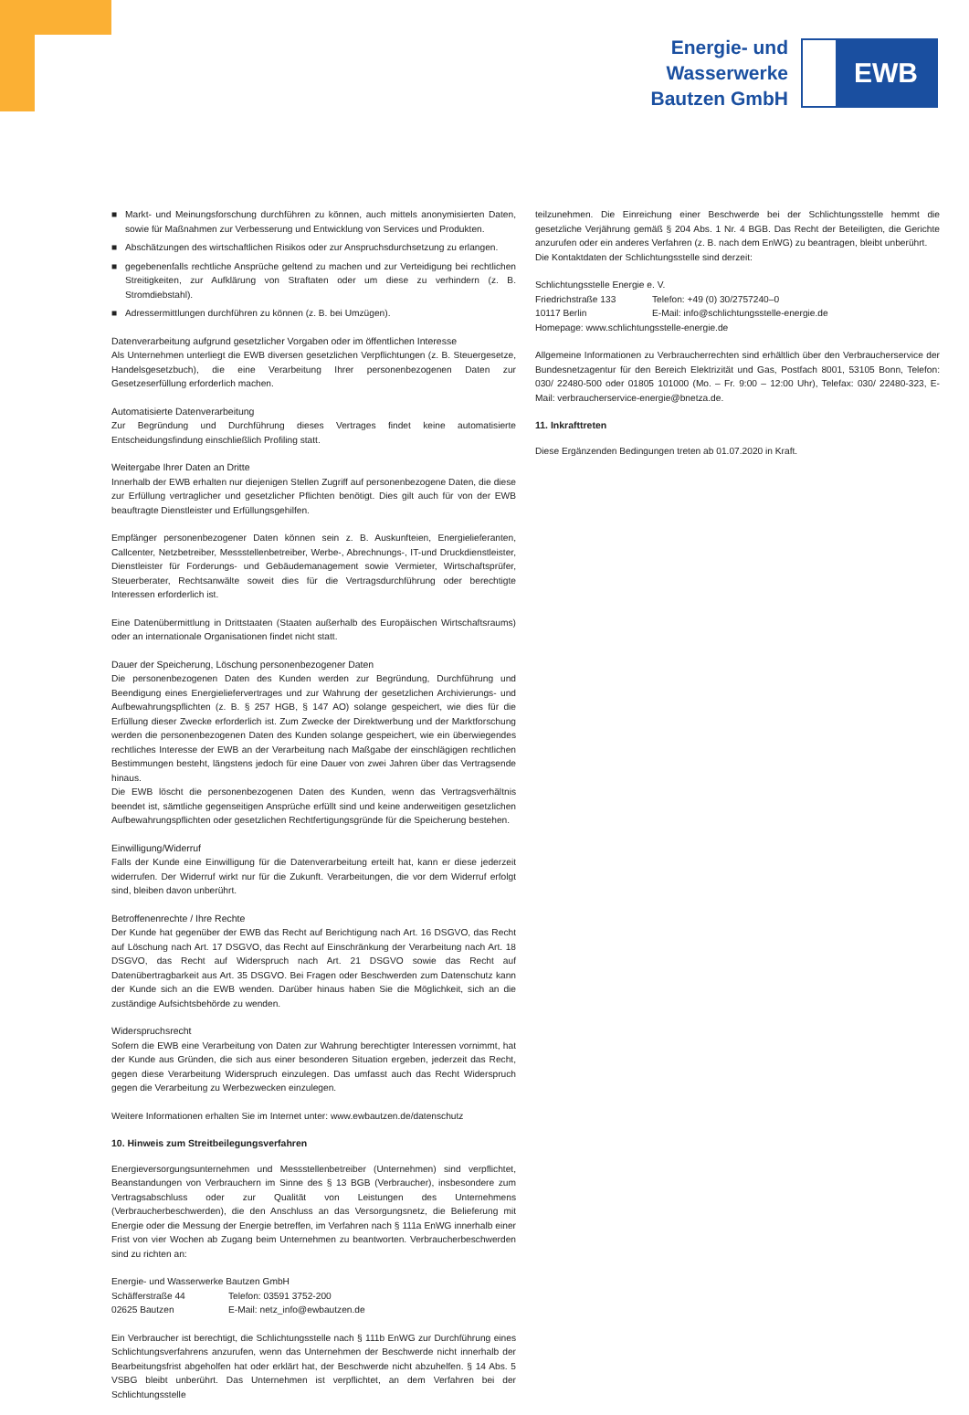Energie- und
Wasserwerke
Bautzen GmbH
EWB
■ Markt- und Meinungsforschung durchführen zu können, auch mittels anonymisierten Daten, sowie für Maßnahmen zur Verbesserung und Entwicklung von Services und Produkten.
■ Abschätzungen des wirtschaftlichen Risikos oder zur Anspruchsdurchsetzung zu erlangen.
■ gegebenenfalls rechtliche Ansprüche geltend zu machen und zur Verteidigung bei rechtlichen Streitigkeiten, zur Aufklärung von Straftaten oder um diese zu verhindern (z. B. Stromdiebstahl).
■ Adressermittlungen durchführen zu können (z. B. bei Umzügen).
Datenverarbeitung aufgrund gesetzlicher Vorgaben oder im öffentlichen Interesse
Als Unternehmen unterliegt die EWB diversen gesetzlichen Verpflichtungen (z. B. Steuergesetze, Handelsgesetzbuch), die eine Verarbeitung Ihrer personenbezogenen Daten zur Gesetzeserfüllung erforderlich machen.
Automatisierte Datenverarbeitung
Zur Begründung und Durchführung dieses Vertrages findet keine automatisierte Entscheidungsfindung einschließlich Profiling statt.
Weitergabe Ihrer Daten an Dritte
Innerhalb der EWB erhalten nur diejenigen Stellen Zugriff auf personenbezogene Daten, die diese zur Erfüllung vertraglicher und gesetzlicher Pflichten benötigt. Dies gilt auch für von der EWB beauftragte Dienstleister und Erfüllungsgehilfen.
Empfänger personenbezogener Daten können sein z. B. Auskunfteien, Energielieferanten, Callcenter, Netzbetreiber, Messstellenbetreiber, Werbe-, Abrechnungs-, IT-und Druckdienstleister, Dienstleister für Forderungs- und Gebäudemanagement sowie Vermieter, Wirtschaftsprüfer, Steuerberater, Rechtsanwälte soweit dies für die Vertragsdurchführung oder berechtigte Interessen erforderlich ist.
Eine Datenübermittlung in Drittstaaten (Staaten außerhalb des Europäischen Wirtschaftsraums) oder an internationale Organisationen findet nicht statt.
Dauer der Speicherung, Löschung personenbezogener Daten
Die personenbezogenen Daten des Kunden werden zur Begründung, Durchführung und Beendigung eines Energieliefervertrages und zur Wahrung der gesetzlichen Archivierungs- und Aufbewahrungspflichten (z. B. § 257 HGB, § 147 AO) solange gespeichert, wie dies für die Erfüllung dieser Zwecke erforderlich ist. Zum Zwecke der Direktwerbung und der Marktforschung werden die personenbezogenen Daten des Kunden solange gespeichert, wie ein überwiegendes rechtliches Interesse der EWB an der Verarbeitung nach Maßgabe der einschlägigen rechtlichen Bestimmungen besteht, längstens jedoch für eine Dauer von zwei Jahren über das Vertragsende hinaus.
Die EWB löscht die personenbezogenen Daten des Kunden, wenn das Vertragsverhältnis beendet ist, sämtliche gegenseitigen Ansprüche erfüllt sind und keine anderweitigen gesetzlichen Aufbewahrungspflichten oder gesetzlichen Rechtfertigungsgründe für die Speicherung bestehen.
Einwilligung/Widerruf
Falls der Kunde eine Einwilligung für die Datenverarbeitung erteilt hat, kann er diese jederzeit widerrufen. Der Widerruf wirkt nur für die Zukunft. Verarbeitungen, die vor dem Widerruf erfolgt sind, bleiben davon unberührt.
Betroffenenrechte / Ihre Rechte
Der Kunde hat gegenüber der EWB das Recht auf Berichtigung nach Art. 16 DSGVO, das Recht auf Löschung nach Art. 17 DSGVO, das Recht auf Einschränkung der Verarbeitung nach Art. 18 DSGVO, das Recht auf Widerspruch nach Art. 21 DSGVO sowie das Recht auf Datenübertragbarkeit aus Art. 35 DSGVO. Bei Fragen oder Beschwerden zum Datenschutz kann der Kunde sich an die EWB wenden. Darüber hinaus haben Sie die Möglichkeit, sich an die zuständige Aufsichtsbehörde zu wenden.
Widerspruchsrecht
Sofern die EWB eine Verarbeitung von Daten zur Wahrung berechtigter Interessen vornimmt, hat der Kunde aus Gründen, die sich aus einer besonderen Situation ergeben, jederzeit das Recht, gegen diese Verarbeitung Widerspruch einzulegen. Das umfasst auch das Recht Widerspruch gegen die Verarbeitung zu Werbezwecken einzulegen.
Weitere Informationen erhalten Sie im Internet unter: www.ewbautzen.de/datenschutz
10. Hinweis zum Streitbeilegungsverfahren
Energieversorgungsunternehmen und Messstellenbetreiber (Unternehmen) sind verpflichtet, Beanstandungen von Verbrauchern im Sinne des § 13 BGB (Verbraucher), insbesondere zum Vertragsabschluss oder zur Qualität von Leistungen des Unternehmens (Verbraucherbeschwerden), die den Anschluss an das Versorgungsnetz, die Belieferung mit Energie oder die Messung der Energie betreffen, im Verfahren nach § 111a EnWG innerhalb einer Frist von vier Wochen ab Zugang beim Unternehmen zu beantworten. Verbraucherbeschwerden sind zu richten an:
Energie- und Wasserwerke Bautzen GmbH
Schäfferstraße 44 Telefon: 03591 3752-200
02625 Bautzen E-Mail: netz_info@ewbautzen.de
Ein Verbraucher ist berechtigt, die Schlichtungsstelle nach § 111b EnWG zur Durchführung eines Schlichtungsverfahrens anzurufen, wenn das Unternehmen der Beschwerde nicht innerhalb der Bearbeitungsfrist abgeholfen hat oder erklärt hat, der Beschwerde nicht abzuhelfen. § 14 Abs. 5 VSBG bleibt unberührt. Das Unternehmen ist verpflichtet, an dem Verfahren bei der Schlichtungsstelle
teilzunehmen. Die Einreichung einer Beschwerde bei der Schlichtungsstelle hemmt die gesetzliche Verjährung gemäß § 204 Abs. 1 Nr. 4 BGB. Das Recht der Beteiligten, die Gerichte anzurufen oder ein anderes Verfahren (z. B. nach dem EnWG) zu beantragen, bleibt unberührt.
Die Kontaktdaten der Schlichtungsstelle sind derzeit:
Schlichtungsstelle Energie e. V.
Friedrichstraße 133 Telefon: +49 (0) 30/2757240–0
10117 Berlin E-Mail: info@schlichtungsstelle-energie.de
Homepage: www.schlichtungsstelle-energie.de
Allgemeine Informationen zu Verbraucherrechten sind erhältlich über den Verbraucherservice der Bundesnetzagentur für den Bereich Elektrizität und Gas, Postfach 8001, 53105 Bonn, Telefon: 030/ 22480-500 oder 01805 101000 (Mo. – Fr. 9:00 – 12:00 Uhr), Telefax: 030/ 22480-323, E-Mail: verbraucherservice-energie@bnetza.de.
11. Inkrafttreten
Diese Ergänzenden Bedingungen treten ab 01.07.2020 in Kraft.